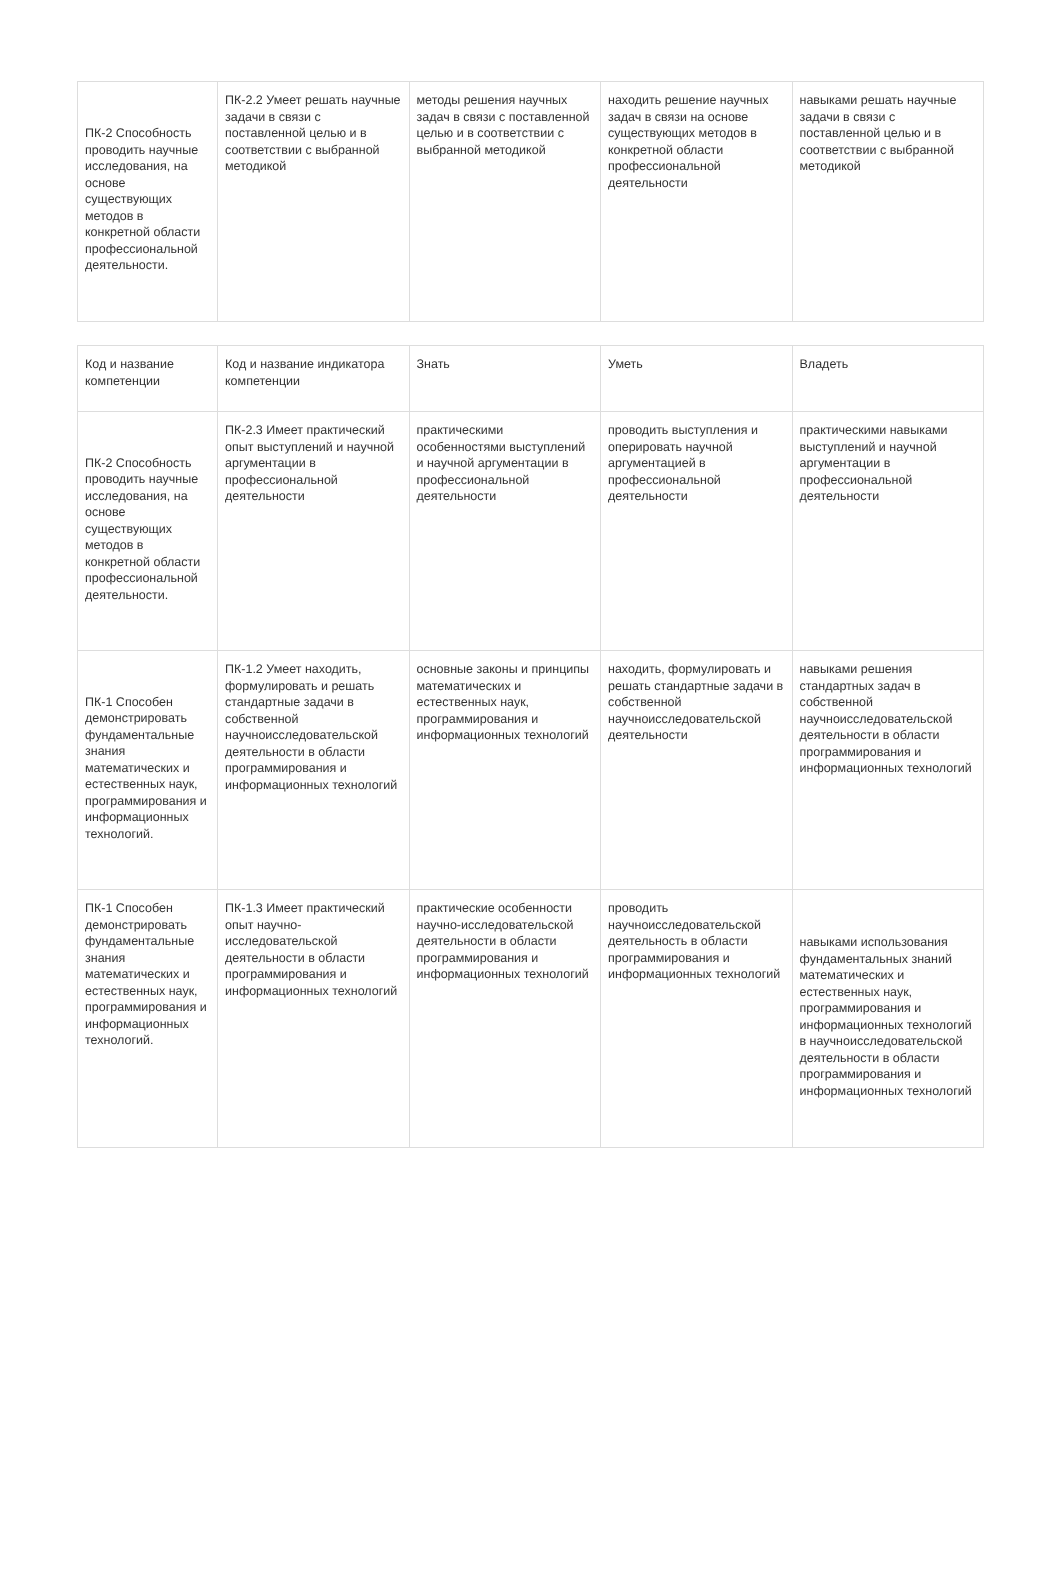| ПК-2 Способность проводить научные исследования, на основе существующих методов в конкретной области профессиональной деятельности. | ПК-2.2 Умеет решать научные задачи в связи с поставленной целью и в соответствии с выбранной методикой | методы решения научных задач в связи с поставленной целью и в соответствии с выбранной методикой | находить решение научных задач в связи на основе существующих методов в конкретной области профессиональной деятельности | навыками решать научные задачи в связи с поставленной целью и в соответствии с выбранной методикой |
| Код и название компетенции | Код и название индикатора компетенции | Знать | Уметь | Владеть |
| --- | --- | --- | --- | --- |
| ПК-2 Способность проводить научные исследования, на основе существующих методов в конкретной области профессиональной деятельности. | ПК-2.3 Имеет практический опыт выступлений и научной аргументации в профессиональной деятельности | практическими особенностями выступлений и научной аргументации в профессиональной деятельности | проводить выступления и оперировать научной аргументацией в профессиональной деятельности | практическими навыками выступлений и научной аргументации в профессиональной деятельности |
| ПК-1 Способен демонстрировать фундаментальные знания математических и естественных наук, программирования и информационных технологий. | ПК-1.2 Умеет находить, формулировать и решать стандартные задачи в собственной научноисследовательской деятельности в области программирования и информационных технологий | основные законы и принципы математических и естественных наук, программирования и информационных технологий | находить, формулировать и решать стандартные задачи в собственной научноисследовательской деятельности | навыками решения стандартных задач в собственной научноисследовательской деятельности в области программирования и информационных технологий |
| ПК-1 Способен демонстрировать фундаментальные знания математических и естественных наук, программирования и информационных технологий. | ПК-1.3 Имеет практический опыт научно-исследовательской деятельности в области программирования и информационных технологий | практические особенности научно-исследовательской деятельности в области программирования и информационных технологий | проводить научноисследовательской деятельность в области программирования и информационных технологий | навыками использования фундаментальных знаний математических и естественных наук, программирования и информационных технологий в научноисследовательской деятельности в области программирования и информационных технологий |